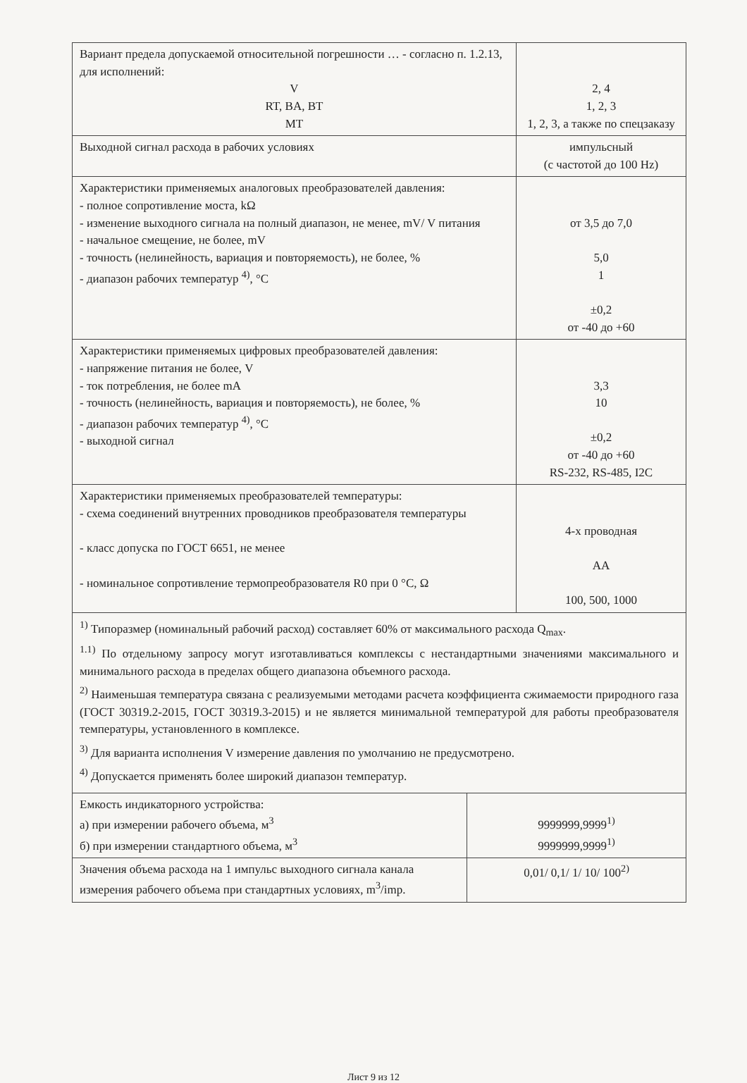| Вариант предела допускаемой относительной погрешности … - согласно п. 1.2.13, для исполнений: V RT, BA, BT MT | 2, 4 1, 2, 3 1, 2, 3, а также по спецзаказу |
| Выходной сигнал расхода в рабочих условиях | импульсный (с частотой до 100 Hz) |
| Характеристики применяемых аналоговых преобразователей давления: - полное сопротивление моста, kΩ - изменение выходного сигнала на полный диапазон, не менее, mV/ V питания - начальное смещение, не более, mV - точность (нелинейность, вариация и повторяемость), не более, % - диапазон рабочих температур <sup>4)</sup>, °C | от 3,5 до 7,0 5,0 1 ±0,2 от -40 до +60 |
| Характеристики применяемых цифровых преобразователей давления: - напряжение питания не более, V - ток потребления, не более mA - точность (нелинейность, вариация и повторяемость), не более, % - диапазон рабочих температур <sup>4)</sup>, °C - выходной сигнал | 3,3 10 ±0,2 от -40 до +60 RS-232, RS-485, I2C |
| Характеристики применяемых преобразователей температуры: - схема соединений внутренних проводников преобразователя температуры - класс допуска по ГОСТ 6651, не менее - номинальное сопротивление термопреобразователя R0 при 0 °C, Ω | 4-х проводная АА 100, 500, 1000 |
<sup>1)</sup> Типоразмер (номинальный рабочий расход) составляет 60% от максимального расхода Q<sub>max</sub>.
<sup>1.1)</sup> По отдельному запросу могут изготавливаться комплексы с нестандартными значениями максимального и минимального расхода в пределах общего диапазона объемного расхода.
<sup>2)</sup> Наименьшая температура связана с реализуемыми методами расчета коэффициента сжимаемости природного газа (ГОСТ 30319.2-2015, ГОСТ 30319.3-2015) и не является минимальной температурой для работы преобразователя температуры, установленного в комплексе.
<sup>3)</sup> Для варианта исполнения V измерение давления по умолчанию не предусмотрено.
<sup>4)</sup> Допускается применять более широкий диапазон температур.
| Емкость индикаторного устройства: а) при измерении рабочего объема, м<sup>3</sup> б) при измерении стандартного объема, м<sup>3</sup> | 9999999,9999<sup>1)</sup> 9999999,9999<sup>1)</sup> |
| Значения объема расхода на 1 импульс выходного сигнала канала измерения рабочего объема при стандартных условиях, m<sup>3</sup>/imp. | 0,01/ 0,1/ 1/ 10/ 100<sup>2)</sup> |
Лист 9 из 12